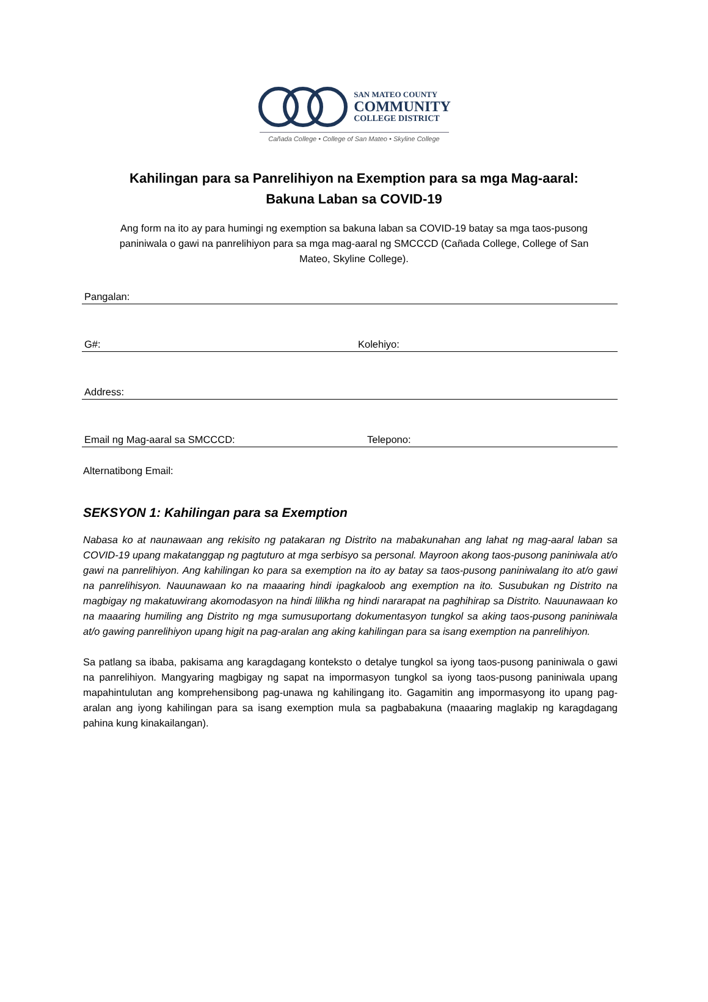SAN MATEO COUNTY
COMMUNITY
COLLEGE DISTRICT
Cañada College • College of San Mateo • Skyline College
Kahilingan para sa Panrelihiyon na Exemption para sa mga Mag-aaral:
Bakuna Laban sa COVID-19
Ang form na ito ay para humingi ng exemption sa bakuna laban sa COVID-19 batay sa mga taos-pusong paniniwala o gawi na panrelihiyon para sa mga mag-aaral ng SMCCCD (Cañada College, College of San Mateo, Skyline College).
Pangalan:
G#: Kolehiyo:
Address:
Email ng Mag-aaral sa SMCCCD: Telepono:
Alternatibong Email:
SEKSYON 1: Kahilingan para sa Exemption
Nabasa ko at naunawaan ang rekisito ng patakaran ng Distrito na mabakunahan ang lahat ng mag-aaral laban sa COVID-19 upang makatanggap ng pagtuturo at mga serbisyo sa personal. Mayroon akong taos-pusong paniniwala at/o gawi na panrelihiyon. Ang kahilingan ko para sa exemption na ito ay batay sa taos-pusong paniniwalang ito at/o gawi na panrelihisyon. Nauunawaan ko na maaaring hindi ipagkaloob ang exemption na ito. Susubukan ng Distrito na magbigay ng makatuwirang akomodasyon na hindi lilikha ng hindi nararapat na paghihirap sa Distrito. Nauunawaan ko na maaaring humiling ang Distrito ng mga sumusuportang dokumentasyon tungkol sa aking taos-pusong paniniwala at/o gawing panrelihiyon upang higit na pag-aralan ang aking kahilingan para sa isang exemption na panrelihiyon.
Sa patlang sa ibaba, pakisama ang karagdagang konteksto o detalye tungkol sa iyong taos-pusong paniniwala o gawi na panrelihiyon. Mangyaring magbigay ng sapat na impormasyon tungkol sa iyong taos-pusong paniniwala upang mapahintulutan ang komprehensibong pag-unawa ng kahilingang ito. Gagamitin ang impormasyong ito upang pag-aralan ang iyong kahilingan para sa isang exemption mula sa pagbabakuna (maaaring maglakip ng karagdagang pahina kung kinakailangan).